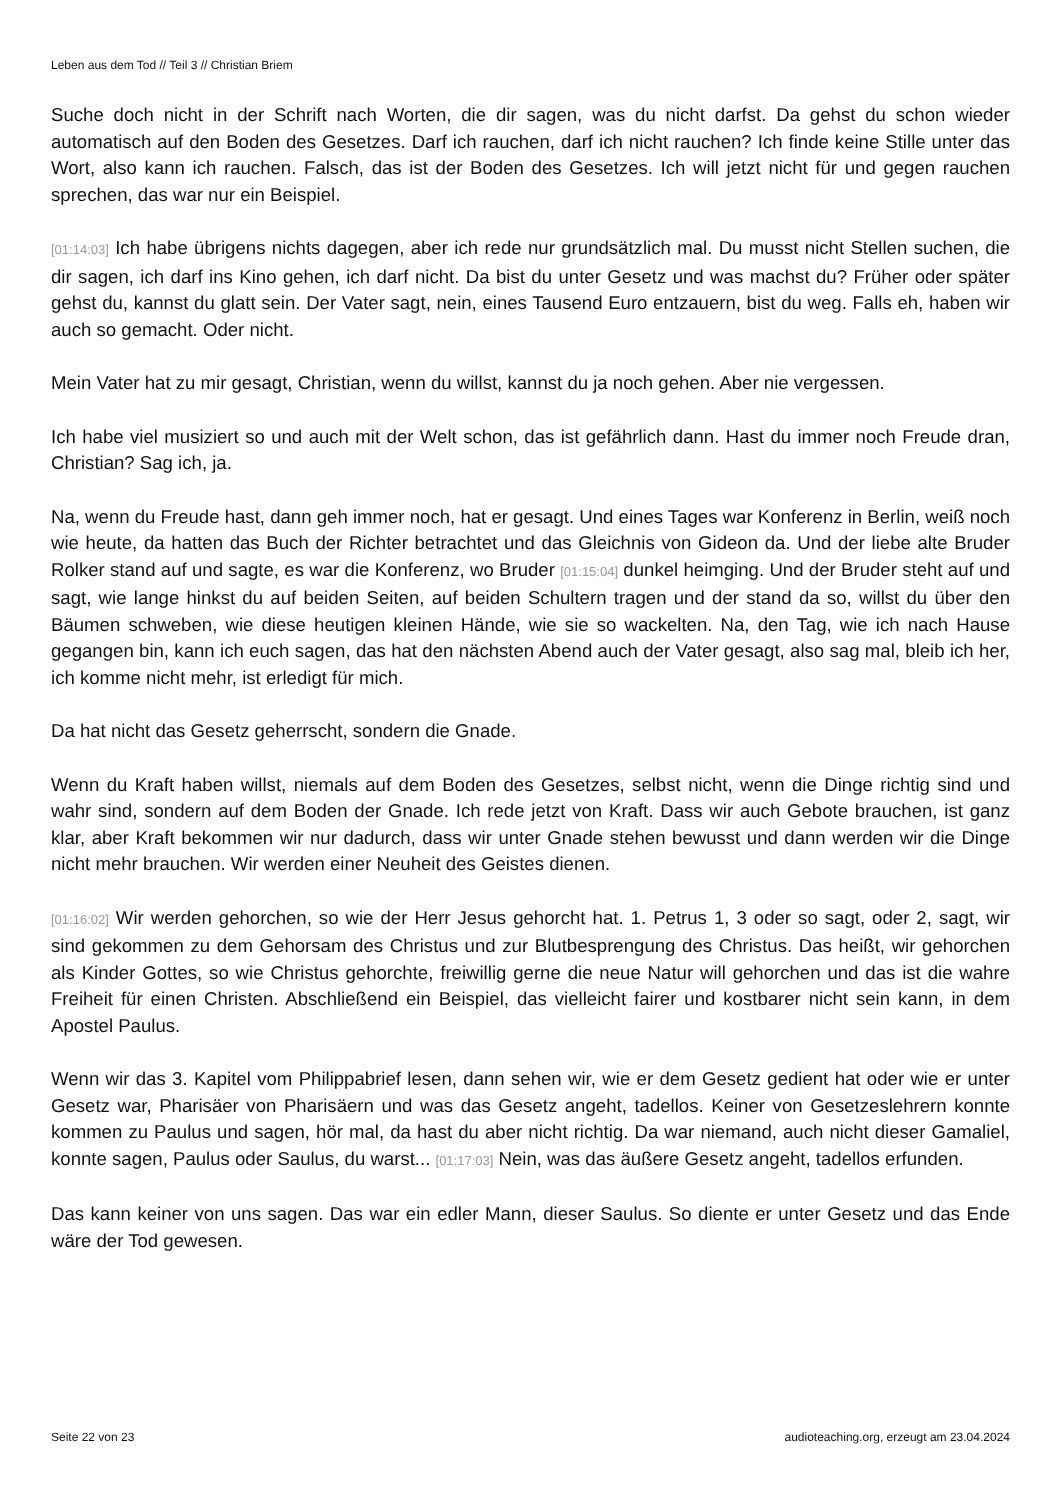Leben aus dem Tod // Teil 3 // Christian Briem
Suche doch nicht in der Schrift nach Worten, die dir sagen, was du nicht darfst. Da gehst du schon wieder automatisch auf den Boden des Gesetzes. Darf ich rauchen, darf ich nicht rauchen? Ich finde keine Stille unter das Wort, also kann ich rauchen. Falsch, das ist der Boden des Gesetzes. Ich will jetzt nicht für und gegen rauchen sprechen, das war nur ein Beispiel.
[01:14:03] Ich habe übrigens nichts dagegen, aber ich rede nur grundsätzlich mal. Du musst nicht Stellen suchen, die dir sagen, ich darf ins Kino gehen, ich darf nicht. Da bist du unter Gesetz und was machst du? Früher oder später gehst du, kannst du glatt sein. Der Vater sagt, nein, eines Tausend Euro entzauern, bist du weg. Falls eh, haben wir auch so gemacht. Oder nicht.
Mein Vater hat zu mir gesagt, Christian, wenn du willst, kannst du ja noch gehen. Aber nie vergessen.
Ich habe viel musiziert so und auch mit der Welt schon, das ist gefährlich dann. Hast du immer noch Freude dran, Christian? Sag ich, ja.
Na, wenn du Freude hast, dann geh immer noch, hat er gesagt. Und eines Tages war Konferenz in Berlin, weiß noch wie heute, da hatten das Buch der Richter betrachtet und das Gleichnis von Gideon da. Und der liebe alte Bruder Rolker stand auf und sagte, es war die Konferenz, wo Bruder [01:15:04] dunkel heimging. Und der Bruder steht auf und sagt, wie lange hinkst du auf beiden Seiten, auf beiden Schultern tragen und der stand da so, willst du über den Bäumen schweben, wie diese heutigen kleinen Hände, wie sie so wackelten. Na, den Tag, wie ich nach Hause gegangen bin, kann ich euch sagen, das hat den nächsten Abend auch der Vater gesagt, also sag mal, bleib ich her, ich komme nicht mehr, ist erledigt für mich.
Da hat nicht das Gesetz geherrscht, sondern die Gnade.
Wenn du Kraft haben willst, niemals auf dem Boden des Gesetzes, selbst nicht, wenn die Dinge richtig sind und wahr sind, sondern auf dem Boden der Gnade. Ich rede jetzt von Kraft. Dass wir auch Gebote brauchen, ist ganz klar, aber Kraft bekommen wir nur dadurch, dass wir unter Gnade stehen bewusst und dann werden wir die Dinge nicht mehr brauchen. Wir werden einer Neuheit des Geistes dienen.
[01:16:02] Wir werden gehorchen, so wie der Herr Jesus gehorcht hat. 1. Petrus 1, 3 oder so sagt, oder 2, sagt, wir sind gekommen zu dem Gehorsam des Christus und zur Blutbesprengung des Christus. Das heißt, wir gehorchen als Kinder Gottes, so wie Christus gehorchte, freiwillig gerne die neue Natur will gehorchen und das ist die wahre Freiheit für einen Christen. Abschließend ein Beispiel, das vielleicht fairer und kostbarer nicht sein kann, in dem Apostel Paulus.
Wenn wir das 3. Kapitel vom Philippabrief lesen, dann sehen wir, wie er dem Gesetz gedient hat oder wie er unter Gesetz war, Pharisäer von Pharisäern und was das Gesetz angeht, tadellos. Keiner von Gesetzeslehrern konnte kommen zu Paulus und sagen, hör mal, da hast du aber nicht richtig. Da war niemand, auch nicht dieser Gamaliel, konnte sagen, Paulus oder Saulus, du warst... [01:17:03] Nein, was das äußere Gesetz angeht, tadellos erfunden.
Das kann keiner von uns sagen. Das war ein edler Mann, dieser Saulus. So diente er unter Gesetz und das Ende wäre der Tod gewesen.
Seite 22 von 23 audioteaching.org, erzeugt am 23.04.2024